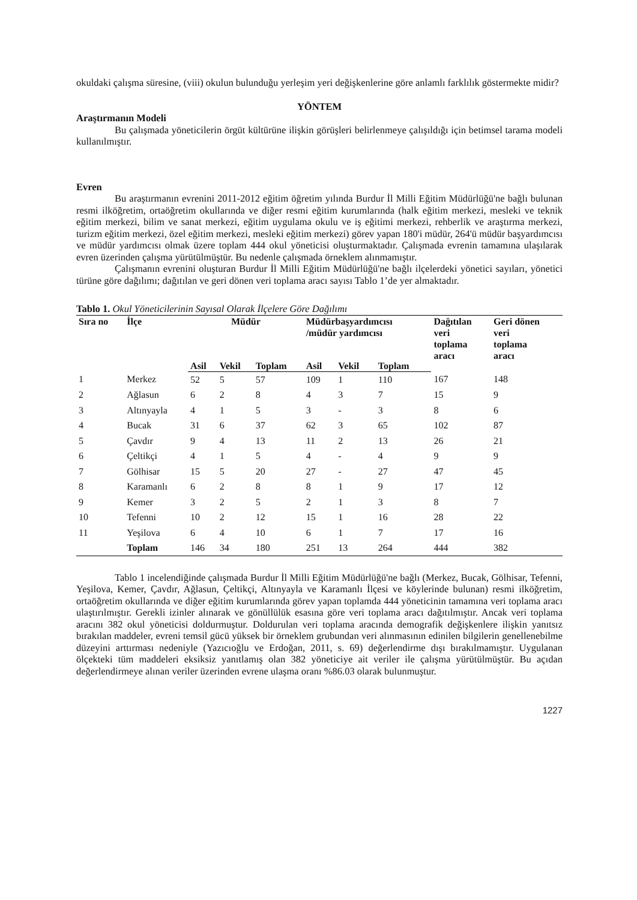okuldaki çalışma süresine, (viii) okulun bulunduğu yerleşim yeri değişkenlerine göre anlamlı farklılık göstermekte midir?
YÖNTEM
Araştırmanın Modeli
Bu çalışmada yöneticilerin örgüt kültürüne ilişkin görüşleri belirlenmeye çalışıldığı için betimsel tarama modeli kullanılmıştır.
Evren
Bu araştırmanın evrenini 2011-2012 eğitim öğretim yılında Burdur İl Milli Eğitim Müdürlüğü'ne bağlı bulunan resmi ilköğretim, ortaöğretim okullarında ve diğer resmi eğitim kurumlarında (halk eğitim merkezi, mesleki ve teknik eğitim merkezi, bilim ve sanat merkezi, eğitim uygulama okulu ve iş eğitimi merkezi, rehberlik ve araştırma merkezi, turizm eğitim merkezi, özel eğitim merkezi, mesleki eğitim merkezi) görev yapan 180'i müdür, 264'ü müdür başyardımcısı ve müdür yardımcısı olmak üzere toplam 444 okul yöneticisi oluşturmaktadır. Çalışmada evrenin tamamına ulaşılarak evren üzerinden çalışma yürütülmüştür. Bu nedenle çalışmada örneklem alınmamıştır.
Çalışmanın evrenini oluşturan Burdur İl Milli Eğitim Müdürlüğü'ne bağlı ilçelerdeki yönetici sayıları, yönetici türüne göre dağılımı; dağıtılan ve geri dönen veri toplama aracı sayısı Tablo 1’de yer almaktadır.
Tablo 1. Okul Yöneticilerinin Sayısal Olarak İlçelere Göre Dağılımı
| Sıra no | İlçe | Müdür | | | Müdürbaşyardımcısı /müdür yardımcısı | | | Dağıtılan veri toplama aracı | Geri dönen veri toplama aracı |
| --- | --- | --- | --- | --- | --- | --- | --- | --- | --- |
| | | Asil | Vekil | Toplam | Asil | Vekil | Toplam | | |
| 1 | Merkez | 52 | 5 | 57 | 109 | 1 | 110 | 167 | 148 |
| 2 | Ağlasun | 6 | 2 | 8 | 4 | 3 | 7 | 15 | 9 |
| 3 | Altınyayla | 4 | 1 | 5 | 3 | - | 3 | 8 | 6 |
| 4 | Bucak | 31 | 6 | 37 | 62 | 3 | 65 | 102 | 87 |
| 5 | Çavdır | 9 | 4 | 13 | 11 | 2 | 13 | 26 | 21 |
| 6 | Çeltikçi | 4 | 1 | 5 | 4 | - | 4 | 9 | 9 |
| 7 | Gölhisar | 15 | 5 | 20 | 27 | - | 27 | 47 | 45 |
| 8 | Karamanlı | 6 | 2 | 8 | 8 | 1 | 9 | 17 | 12 |
| 9 | Kemer | 3 | 2 | 5 | 2 | 1 | 3 | 8 | 7 |
| 10 | Tefenni | 10 | 2 | 12 | 15 | 1 | 16 | 28 | 22 |
| 11 | Yeşilova | 6 | 4 | 10 | 6 | 1 | 7 | 17 | 16 |
| | Toplam | 146 | 34 | 180 | 251 | 13 | 264 | 444 | 382 |
Tablo 1 incelendiğinde çalışmada Burdur İl Milli Eğitim Müdürlüğü'ne bağlı (Merkez, Bucak, Gölhisar, Tefenni, Yeşilova, Kemer, Çavdır, Ağlasun, Çeltikçi, Altınyayla ve Karamanlı İlçesi ve köylerinde bulunan) resmi ilköğretim, ortaöğretim okullarında ve diğer eğitim kurumlarında görev yapan toplamda 444 yöneticinin tamamına veri toplama aracı ulaştırılmıştır. Gerekli izinler alınarak ve gönüllülük esasına göre veri toplama aracı dağıtılmıştır. Ancak veri toplama aracını 382 okul yöneticisi doldurmuştur. Doldurulan veri toplama aracında demografik değişkenlere ilişkin yanıtsız bırakılan maddeler, evreni temsil gücü yüksek bir örneklem grubundan veri alınmasının edinilen bilgilerin genellenebilme düzeyini arttırması nedeniyle (Yazıcıoğlu ve Erdoğan, 2011, s. 69) değerlendirme dışı bırakılmamıştır. Uygulanan ölçekteki tüm maddeleri eksiksiz yanıtlamış olan 382 yöneticiye ait veriler ile çalışma yürütülmüştür. Bu açıdan değerlendirmeye alınan veriler üzerinden evrene ulaşma oranı %86.03 olarak bulunmuştur.
1227